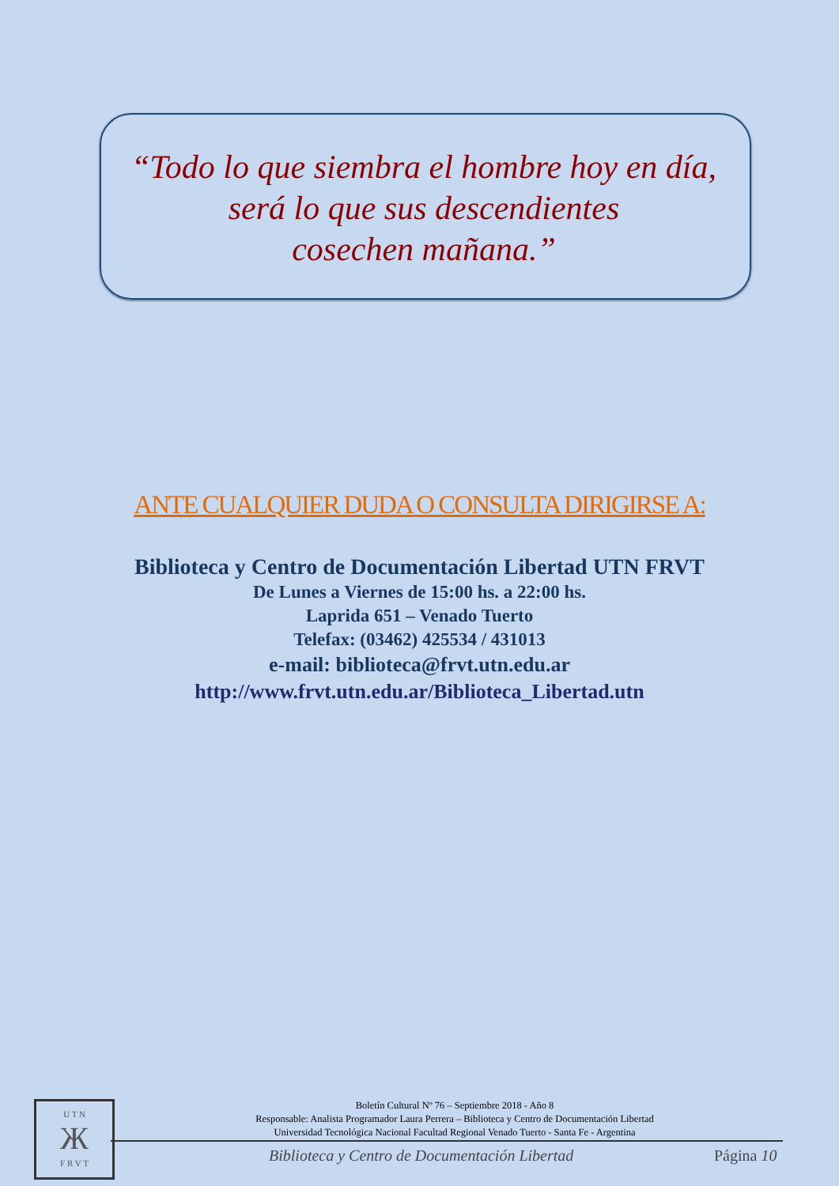“Todo lo que siembra el hombre hoy en día,
será lo que sus descendientes
cosechen mañana.”
ANTE CUALQUIER DUDA O CONSULTA DIRIGIRSE A:
Biblioteca y Centro de Documentación Libertad UTN FRVT
De Lunes a Viernes de 15:00 hs. a 22:00 hs.
Laprida 651 – Venado Tuerto
Telefax: (03462) 425534 / 431013
e-mail: biblioteca@frvt.utn.edu.ar
http://www.frvt.utn.edu.ar/Biblioteca_Libertad.utn
U T N
Ж
F R V T
Boletín Cultural Nº 76 – Septiembre 2018 - Año 8
Responsable: Analista Programador Laura Perrera – Biblioteca y Centro de Documentación Libertad
Universidad Tecnológica Nacional Facultad Regional Venado Tuerto - Santa Fe - Argentina
Biblioteca y Centro de Documentación Libertad
Página 10